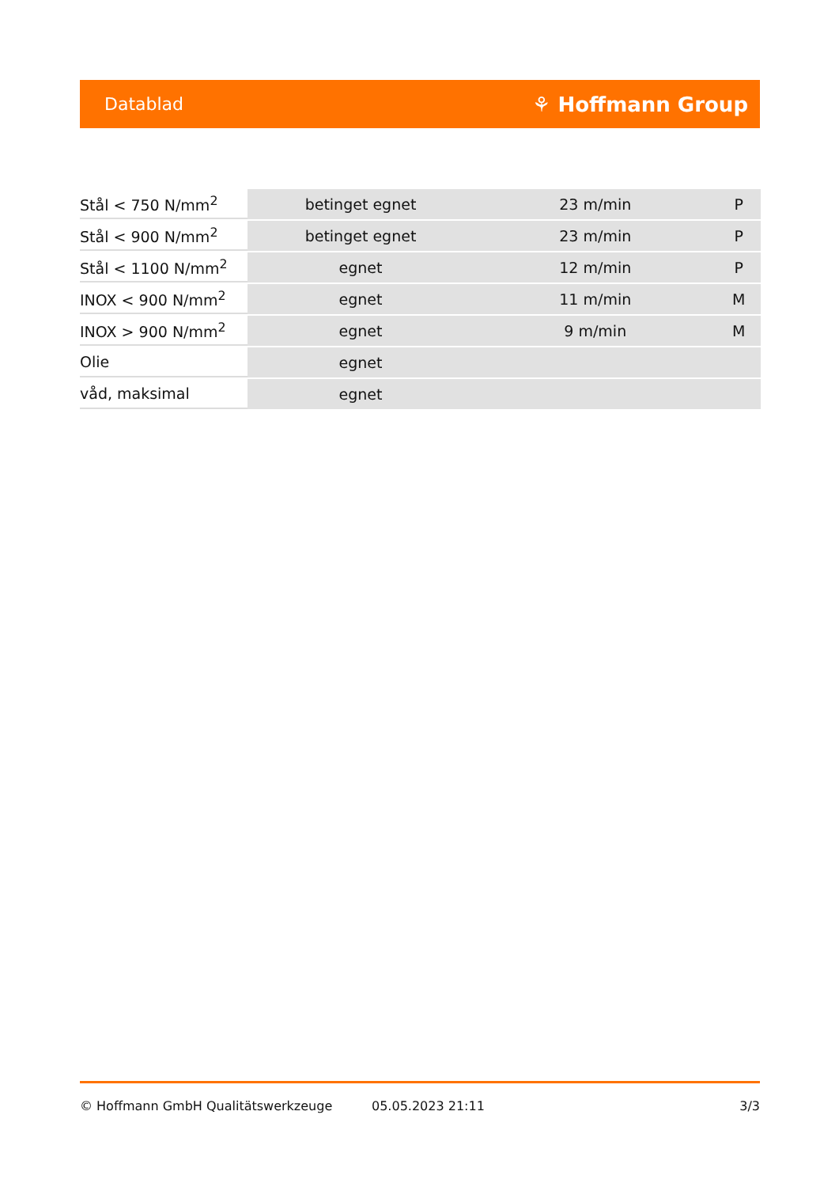Datablad ⚘ Hoffmann Group
| Stål < 750 N/mm<sup>2</sup> | betinget egnet | 23 m/min | P |
| Stål < 900 N/mm<sup>2</sup> | betinget egnet | 23 m/min | P |
| Stål < 1100 N/mm<sup>2</sup> | egnet | 12 m/min | P |
| INOX < 900 N/mm<sup>2</sup> | egnet | 11 m/min | M |
| INOX > 900 N/mm<sup>2</sup> | egnet | 9 m/min | M |
| Olie | egnet | | |
| våd, maksimal | egnet | | |
© Hoffmann GmbH Qualitätswerkzeuge 05.05.2023 21:11 3/3